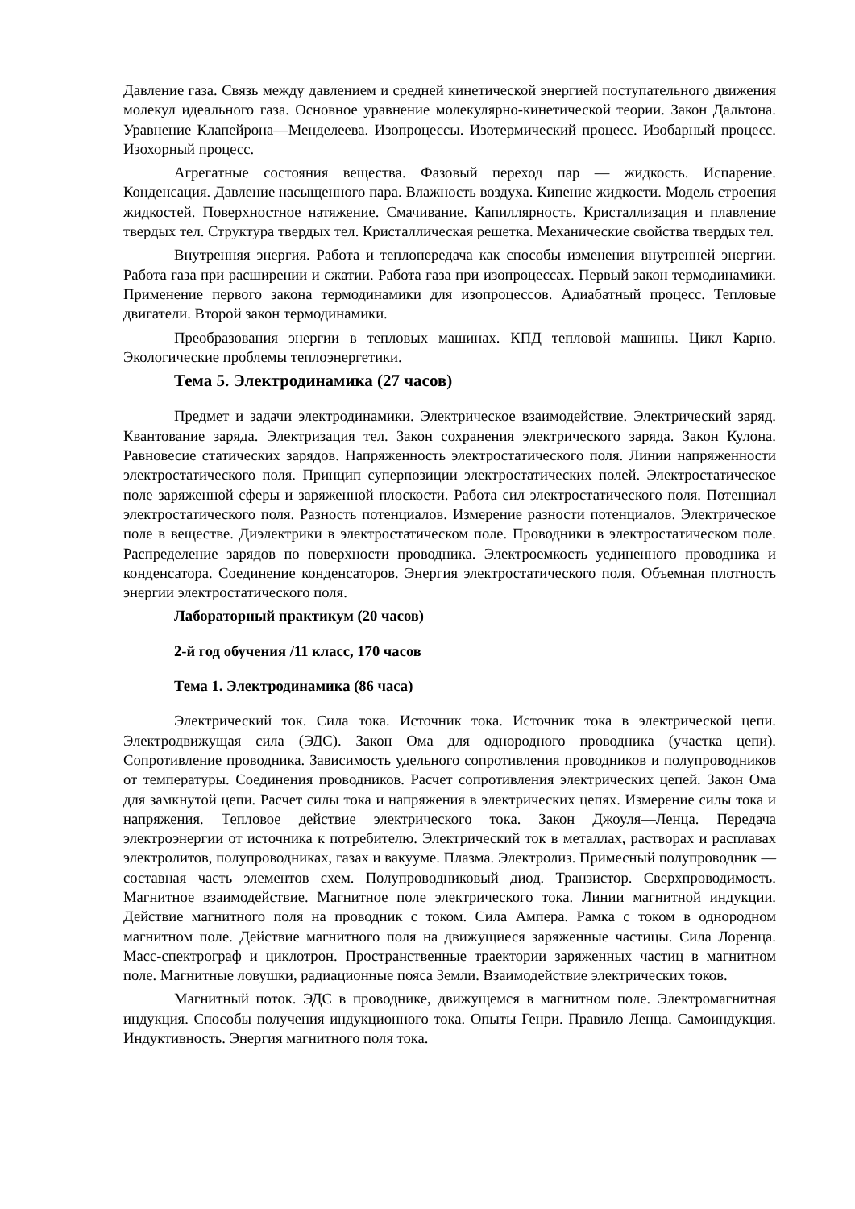Давление газа. Связь между давлением и средней кинетической энергией поступательного движения молекул идеального газа. Основное уравнение молекулярно-кинетической теории. Закон Дальтона. Уравнение Клапейрона—Менделеева. Изопроцессы. Изотермический процесс. Изобарный процесс. Изохорный процесс.
Агрегатные состояния вещества. Фазовый переход пар — жидкость. Испарение. Конденсация. Давление насыщенного пара. Влажность воздуха. Кипение жидкости. Модель строения жидкостей. Поверхностное натяжение. Смачивание. Капиллярность. Кристаллизация и плавление твердых тел. Структура твердых тел. Кристаллическая решетка. Механические свойства твердых тел.
Внутренняя энергия. Работа и теплопередача как способы изменения внутренней энергии. Работа газа при расширении и сжатии. Работа газа при изопроцессах. Первый закон термодинамики. Применение первого закона термодинамики для изопроцессов. Адиабатный процесс. Тепловые двигатели. Второй закон термодинамики.
Преобразования энергии в тепловых машинах. КПД тепловой машины. Цикл Карно. Экологические проблемы теплоэнергетики.
Тема 5. Электродинамика (27 часов)
Предмет и задачи электродинамики. Электрическое взаимодействие. Электрический заряд. Квантование заряда. Электризация тел. Закон сохранения электрического заряда. Закон Кулона. Равновесие статических зарядов. Напряженность электростатического поля. Линии напряженности электростатического поля. Принцип суперпозиции электростатических полей. Электростатическое поле заряженной сферы и заряженной плоскости. Работа сил электростатического поля. Потенциал электростатического поля. Разность потенциалов. Измерение разности потенциалов. Электрическое поле в веществе. Диэлектрики в электростатическом поле. Проводники в электростатическом поле. Распределение зарядов по поверхности проводника. Электроемкость уединенного проводника и конденсатора. Соединение конденсаторов. Энергия электростатического поля. Объемная плотность энергии электростатического поля.
Лабораторный практикум (20 часов)
2-й год обучения /11 класс, 170 часов
Тема 1. Электродинамика (86 часа)
Электрический ток. Сила тока. Источник тока. Источник тока в электрической цепи. Электродвижущая сила (ЭДС). Закон Ома для однородного проводника (участка цепи). Сопротивление проводника. Зависимость удельного сопротивления проводников и полупроводников от температуры. Соединения проводников. Расчет сопротивления электрических цепей. Закон Ома для замкнутой цепи. Расчет силы тока и напряжения в электрических цепях. Измерение силы тока и напряжения. Тепловое действие электрического тока. Закон Джоуля—Ленца. Передача электроэнергии от источника к потребителю. Электрический ток в металлах, растворах и расплавах электролитов, полупроводниках, газах и вакууме. Плазма. Электролиз. Примесный полупроводник — составная часть элементов схем. Полупроводниковый диод. Транзистор. Сверхпроводимость. Магнитное взаимодействие. Магнитное поле электрического тока. Линии магнитной индукции. Действие магнитного поля на проводник с током. Сила Ампера. Рамка с током в однородном магнитном поле. Действие магнитного поля на движущиеся заряженные частицы. Сила Лоренца. Масс-спектрограф и циклотрон. Пространственные траектории заряженных частиц в магнитном поле. Магнитные ловушки, радиационные пояса Земли. Взаимодействие электрических токов.
Магнитный поток. ЭДС в проводнике, движущемся в магнитном поле. Электромагнитная индукция. Способы получения индукционного тока. Опыты Генри. Правило Ленца. Самоиндукция. Индуктивность. Энергия магнитного поля тока.